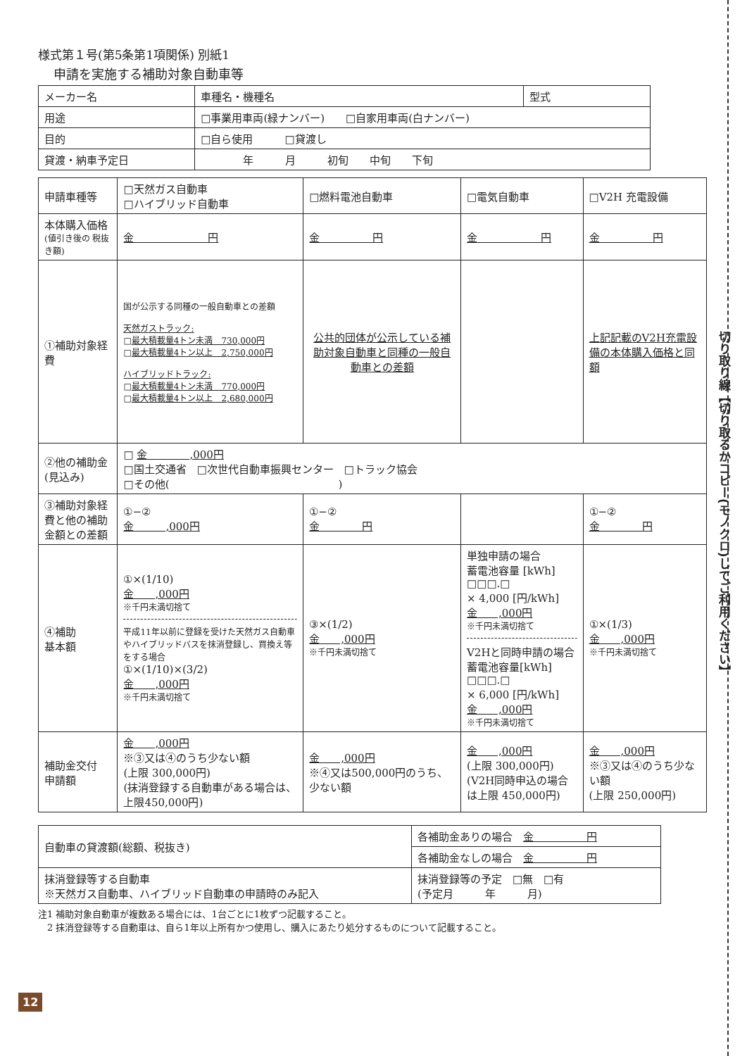切り取り線【切り取るかコピー(モノクロ)してご利用ください】
様式第１号(第5条第1項関係) 別紙1
申請を実施する補助対象自動車等
| メーカー名 | 車種名・機種名 | 型式 |
| 用途 | □事業用車両(緑ナンバー) □自家用車両(白ナンバー) | |
| 目的 | □自ら使用 □貸渡し | |
| 貸渡・納車予定日 | 年 月 初旬 中旬 下旬 | |
| 申請車種等 | □天然ガス自動車 □ハイブリッド自動車 | □燃料電池自動車 | □電気自動車 | □V2H 充電設備 |
| 本体購入価格 (値引き後の 税抜き額) | 金 円 | 金 円 | 金 円 | 金 円 |
| ①補助対象経費 | 国が公示する同種の一般自動車との差額 天然ガストラック: □ 最大積載量4トン未満 730,000円 □ 最大積載量4トン以上 2,750,000円 ハイブリッドトラック: □ 最大積載量4トン未満 770,000円 □ 最大積載量4トン以上 2,680,000円 | 公共的団体が公示している補助対象自動車と同種の一般自動車との差額 | | 上記記載のV2H充電設備の本体購入価格と同額 |
| ②他の補助金 (見込み) | □ 金 ,000円 □国土交通省 □次世代自動車振興センター □トラック協会 □その他( ) | | | |
| ③補助対象経費と他の補助金額との差額 | ①−② 金 ,000円 | ①−② 金 円 | | ①−② 金 円 |
| ④補助 基本額 | ①×(1/10) 金 ,000円 ※千円未満切捨て 平成11年以前に登録を受けた天然ガス自動車やハイブリッドバスを抹消登録し、買換え等をする場合 ①×(1/10)×(3/2) 金 ,000円 ※千円未満切捨て | ③×(1/2) 金 ,000円 ※千円未満切捨て | 単独申請の場合 蓄電池容量 [kWh] □□□.□ × 4,000 [円/kWh] 金 ,000円 ※千円未満切捨て V2Hと同時申請の場合 蓄電池容量[kWh] □□□.□ × 6,000 [円/kWh] 金 ,000円 ※千円未満切捨て | ①×(1/3) 金 ,000円 ※千円未満切捨て |
| 補助金交付 申請額 | 金 ,000円 ※③又は④のうち少ない額 (上限 300,000円) (抹消登録する自動車がある場合は、上限450,000円) | 金 ,000円 ※④又は500,000円のうち、少ない額 | 金 ,000円 (上限 300,000円) (V2H同時申込の場合は上限 450,000円) | 金 ,000円 ※③又は④のうち少ない額 (上限 250,000円) |
| 自動車の貸渡額(総額、税抜き) | 各補助金ありの場合 金 円 |
| | 各補助金なしの場合 金 円 |
| 抹消登録等する自動車 ※天然ガス自動車、ハイブリッド自動車の申請時のみ記入 | 抹消登録等の予定 □無 □有 (予定月 年 月) |
注1 補助対象自動車が複数ある場合には、1台ごとに1枚ずつ記載すること。
　2 抹消登録等する自動車は、自ら1年以上所有かつ使用し、購入にあたり処分するものについて記載すること。
12